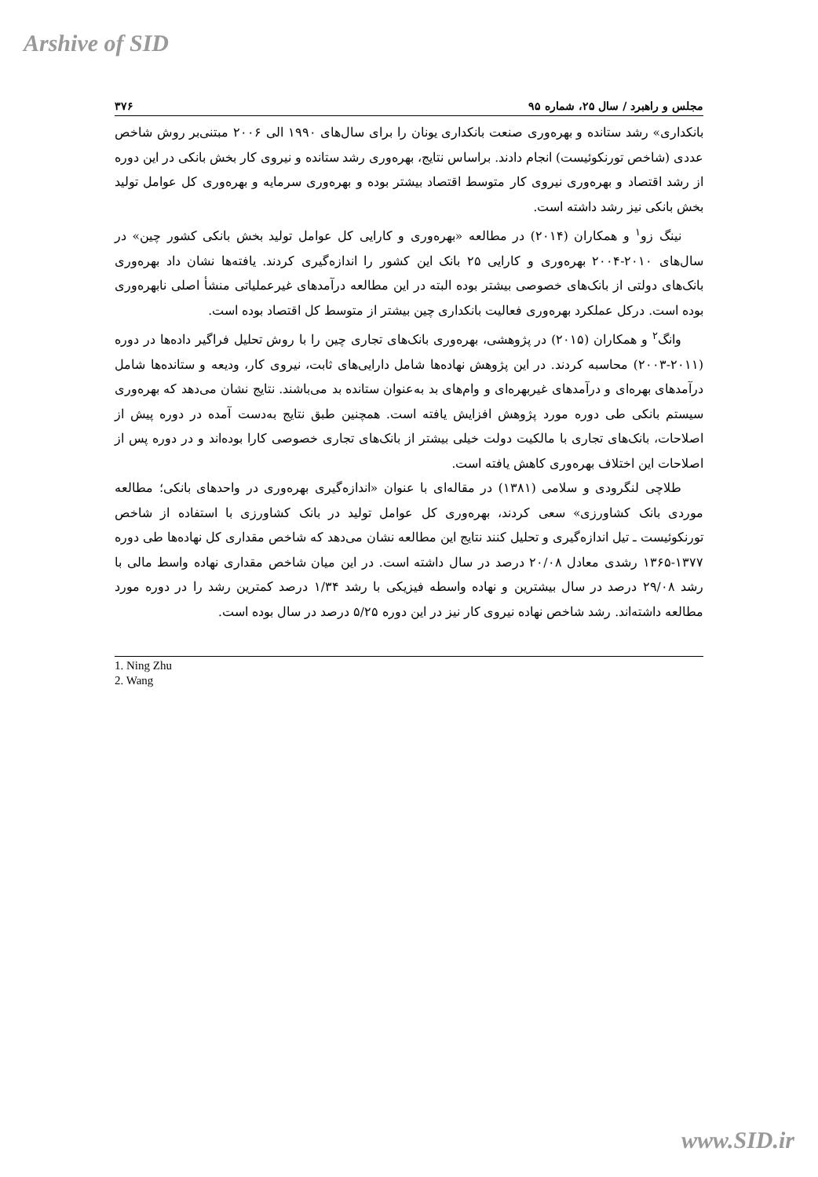Arshive of SID
مجلس و راهبرد / سال ۲۵، شماره ۹۵ ۳۷۶
بانکداری» رشد ستانده و بهره‌وری صنعت بانکداری یونان را برای سال‌های ۱۹۹۰ الی ۲۰۰۶ مبتنی‌بر روش شاخص عددی (شاخص تورنکوئیست) انجام دادند. براساس نتایج، بهره‌وری رشد ستانده و نیروی کار بخش بانکی در این دوره از رشد اقتصاد و بهره‌وری نیروی کار متوسط اقتصاد بیشتر بوده و بهره‌وری سرمایه و بهره‌وری کل عوامل تولید بخش بانکی نیز رشد داشته است.
نینگ زو<sup>۱</sup> و همکاران (۲۰۱۴) در مطالعه «بهره‌وری و کارایی کل عوامل تولید بخش بانکی کشور چین» در سال‌های ۲۰۱۰-۲۰۰۴ بهره‌وری و کارایی ۲۵ بانک این کشور را اندازه‌گیری کردند. یافته‌ها نشان داد بهره‌وری بانک‌های دولتی از بانک‌های خصوصی بیشتر بوده البته در این مطالعه درآمدهای غیرعملیاتی منشأ اصلی نابهره‌وری بوده است. درکل عملکرد بهره‌وری فعالیت بانکداری چین بیشتر از متوسط کل اقتصاد بوده است.
وانگ<sup>۲</sup> و همکاران (۲۰۱۵) در پژوهشی، بهره‌وری بانک‌های تجاری چین را با روش تحلیل فراگیر داده‌ها در دوره (۲۰۱۱-۲۰۰۳) محاسبه کردند. در این پژوهش نهاده‌ها شامل دارایی‌های ثابت، نیروی کار، ودیعه و ستانده‌ها شامل درآمدهای بهره‌ای و درآمدهای غیربهره‌ای و وام‌های بد به‌عنوان ستانده بد می‌باشند. نتایج نشان می‌دهد که بهره‌وری سیستم بانکی طی دوره مورد پژوهش افزایش یافته است. همچنین طبق نتایج به‌دست آمده در دوره پیش از اصلاحات، بانک‌های تجاری با مالکیت دولت خیلی بیشتر از بانک‌های تجاری خصوصی کارا بوده‌اند و در دوره پس از اصلاحات این اختلاف بهره‌وری کاهش یافته است.
طلاچی لنگرودی و سلامی (۱۳۸۱) در مقاله‌ای با عنوان «اندازه‌گیری بهره‌وری در واحدهای بانکی؛ مطالعه موردی بانک کشاورزی» سعی کردند، بهره‌وری کل عوامل تولید در بانک کشاورزی با استفاده از شاخص تورنکوئیست ـ تیل اندازه‌گیری و تحلیل کنند نتایج این مطالعه نشان می‌دهد که شاخص مقداری کل نهاده‌ها طی دوره ۱۳۷۷-۱۳۶۵ رشدی معادل ۲۰/۰۸ درصد در سال داشته است. در این میان شاخص مقداری نهاده واسط مالی با رشد ۲۹/۰۸ درصد در سال بیشترین و نهاده واسطه فیزیکی با رشد ۱/۳۴ درصد کمترین رشد را در دوره مورد مطالعه داشته‌اند. رشد شاخص نهاده نیروی کار نیز در این دوره ۵/۲۵ درصد در سال بوده است.
1. Ning Zhu
2. Wang
www.SID.ir